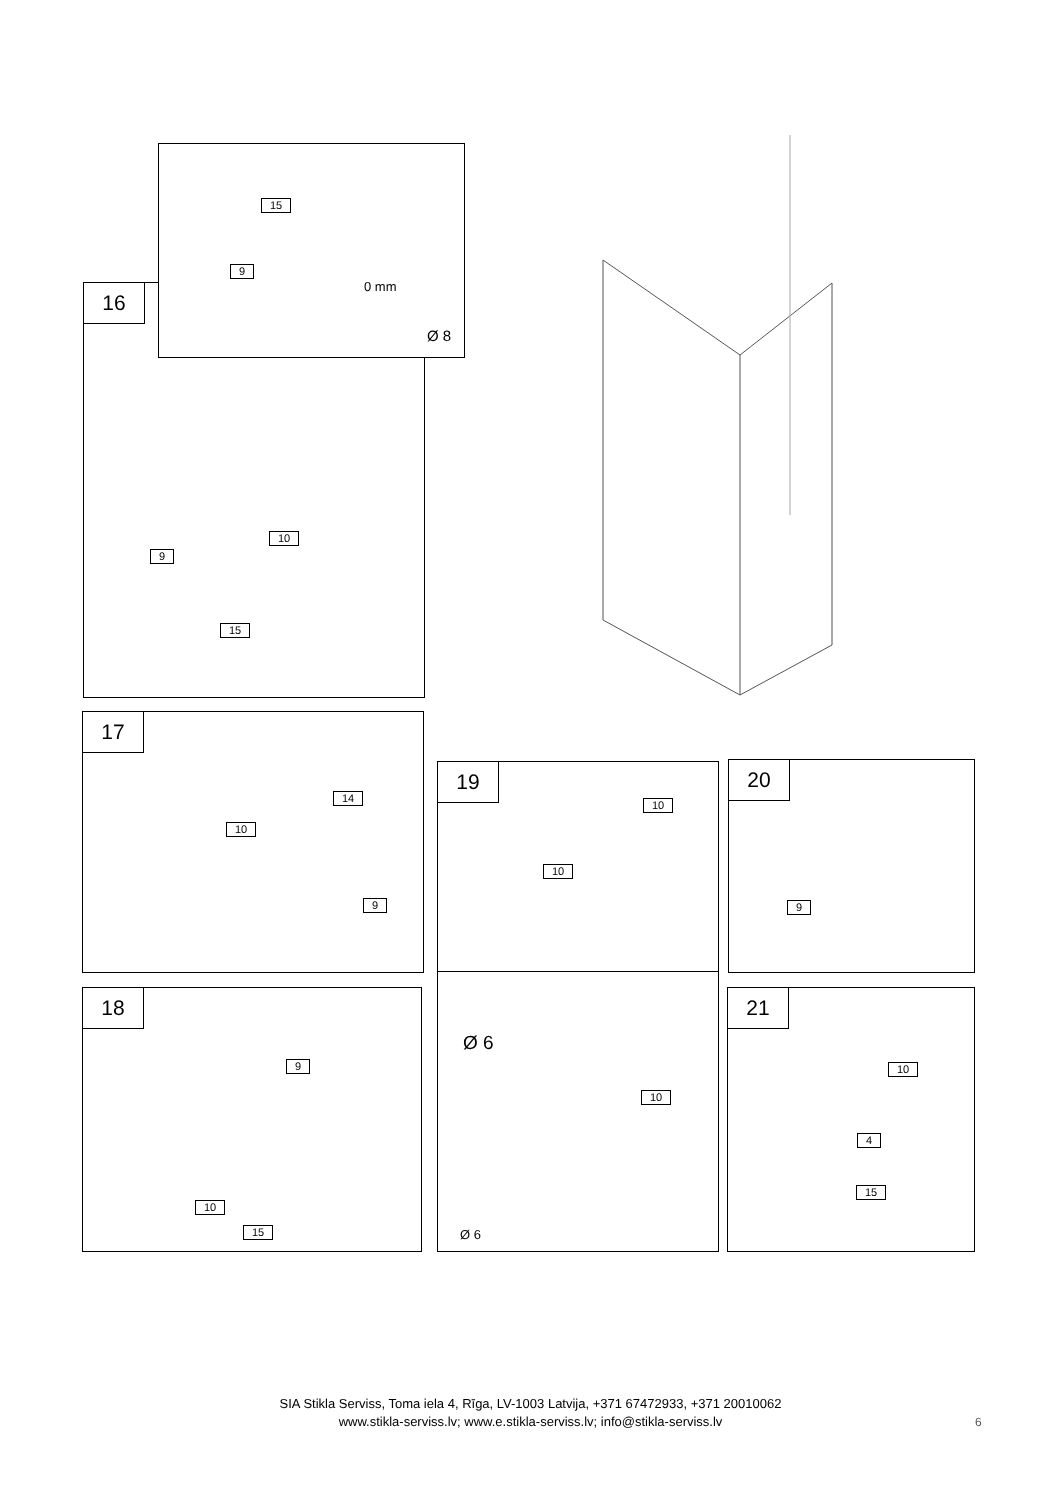16
10
9
15
15
9
0 mm
Ø 8
17
14
10
9
19
10
10
20
9
18
9
10
15
Ø 6
10
Ø 6
21
10
4
15
SIA Stikla Serviss, Toma iela 4, Rīga, LV-1003 Latvija, +371 67472933, +371 20010062
www.stikla-serviss.lv; www.e.stikla-serviss.lv; info@stikla-serviss.lv
6